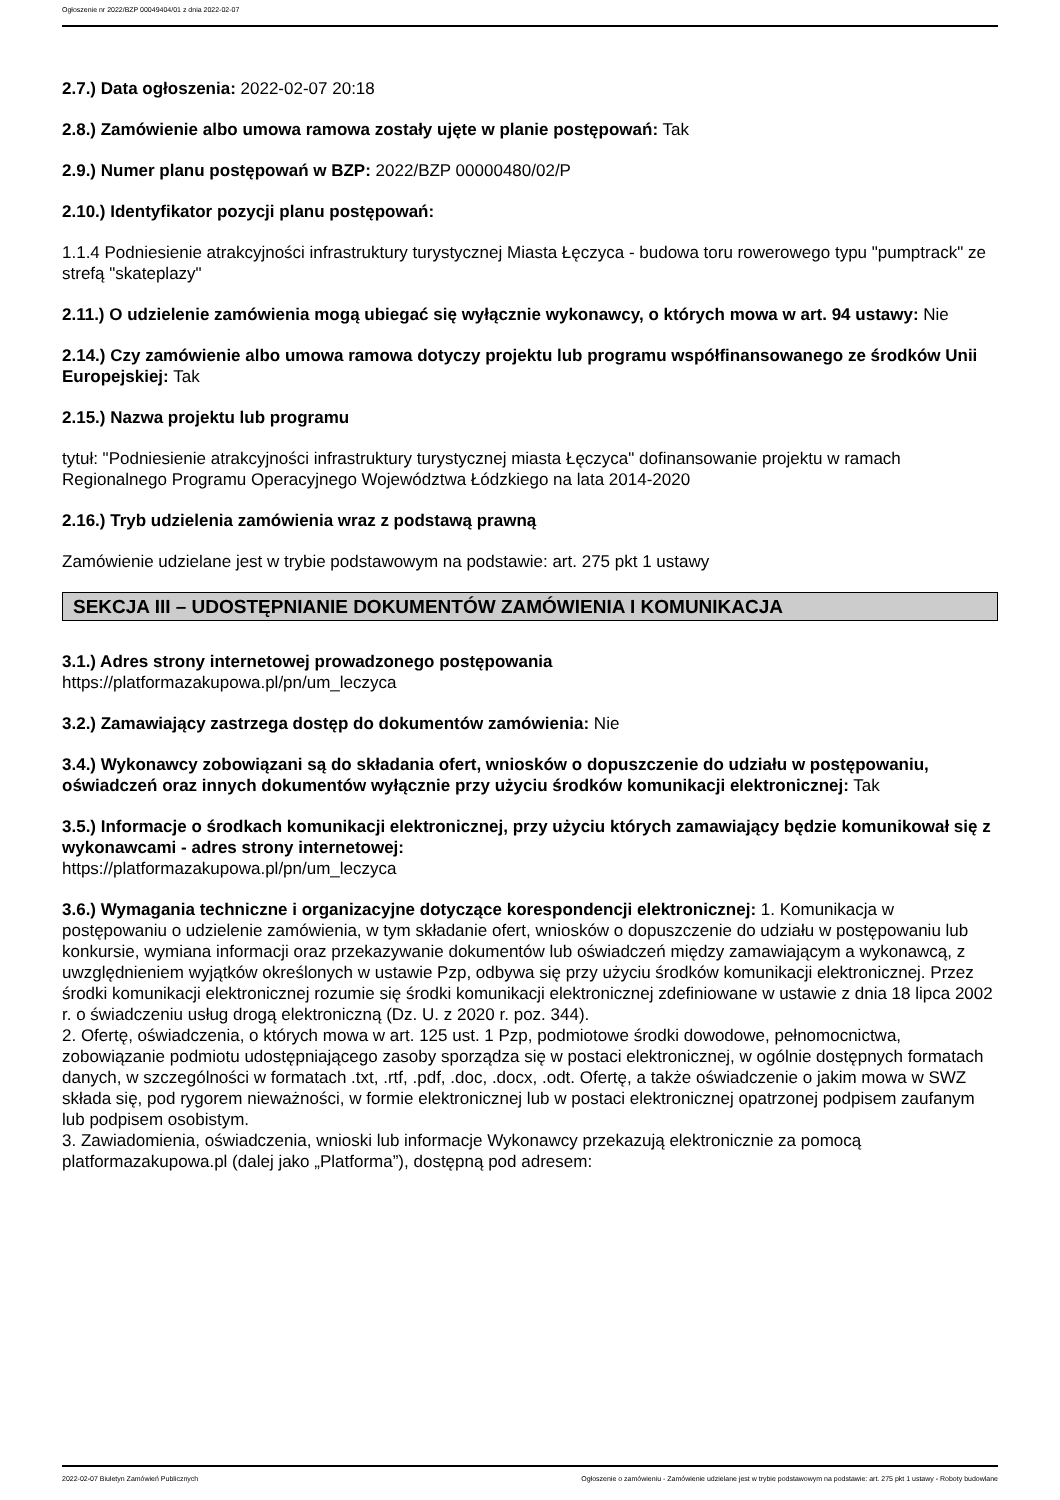Ogłoszenie nr 2022/BZP 00049404/01 z dnia 2022-02-07
2.7.) Data ogłoszenia: 2022-02-07 20:18
2.8.) Zamówienie albo umowa ramowa zostały ujęte w planie postępowań: Tak
2.9.) Numer planu postępowań w BZP: 2022/BZP 00000480/02/P
2.10.) Identyfikator pozycji planu postępowań:
1.1.4 Podniesienie atrakcyjności infrastruktury turystycznej Miasta Łęczyca - budowa toru rowerowego typu "pumptrack" ze strefą "skateplazy"
2.11.) O udzielenie zamówienia mogą ubiegać się wyłącznie wykonawcy, o których mowa w art. 94 ustawy: Nie
2.14.) Czy zamówienie albo umowa ramowa dotyczy projektu lub programu współfinansowanego ze środków Unii Europejskiej: Tak
2.15.) Nazwa projektu lub programu
tytuł: "Podniesienie atrakcyjności infrastruktury turystycznej miasta Łęczyca" dofinansowanie projektu w ramach Regionalnego Programu Operacyjnego Województwa Łódzkiego na lata 2014-2020
2.16.) Tryb udzielenia zamówienia wraz z podstawą prawną
Zamówienie udzielane jest w trybie podstawowym na podstawie: art. 275 pkt 1 ustawy
SEKCJA III – UDOSTĘPNIANIE DOKUMENTÓW ZAMÓWIENIA I KOMUNIKACJA
3.1.) Adres strony internetowej prowadzonego postępowania
https://platformazakupowa.pl/pn/um_leczyca
3.2.) Zamawiający zastrzega dostęp do dokumentów zamówienia: Nie
3.4.) Wykonawcy zobowiązani są do składania ofert, wniosków o dopuszczenie do udziału w postępowaniu, oświadczeń oraz innych dokumentów wyłącznie przy użyciu środków komunikacji elektronicznej: Tak
3.5.) Informacje o środkach komunikacji elektronicznej, przy użyciu których zamawiający będzie komunikował się z wykonawcami - adres strony internetowej:
https://platformazakupowa.pl/pn/um_leczyca
3.6.) Wymagania techniczne i organizacyjne dotyczące korespondencji elektronicznej: 1. Komunikacja w postępowaniu o udzielenie zamówienia, w tym składanie ofert, wniosków o dopuszczenie do udziału w postępowaniu lub konkursie, wymiana informacji oraz przekazywanie dokumentów lub oświadczeń między zamawiającym a wykonawcą, z uwzględnieniem wyjątków określonych w ustawie Pzp, odbywa się przy użyciu środków komunikacji elektronicznej. Przez środki komunikacji elektronicznej rozumie się środki komunikacji elektronicznej zdefiniowane w ustawie z dnia 18 lipca 2002 r. o świadczeniu usług drogą elektroniczną (Dz. U. z 2020 r. poz. 344).
2. Ofertę, oświadczenia, o których mowa w art. 125 ust. 1 Pzp, podmiotowe środki dowodowe, pełnomocnictwa, zobowiązanie podmiotu udostępniającego zasoby sporządza się w postaci elektronicznej, w ogólnie dostępnych formatach danych, w szczególności w formatach .txt, .rtf, .pdf, .doc, .docx, .odt. Ofertę, a także oświadczenie o jakim mowa w SWZ składa się, pod rygorem nieważności, w formie elektronicznej lub w postaci elektronicznej opatrzonej podpisem zaufanym lub podpisem osobistym.
3. Zawiadomienia, oświadczenia, wnioski lub informacje Wykonawcy przekazują elektronicznie za pomocą platformazakupowa.pl (dalej jako „Platforma”), dostępną pod adresem:
2022-02-07 Biuletyn Zamówień Publicznych Ogłoszenie o zamówieniu - Zamówienie udzielane jest w trybie podstawowym na podstawie: art. 275 pkt 1 ustawy - Roboty budowlane